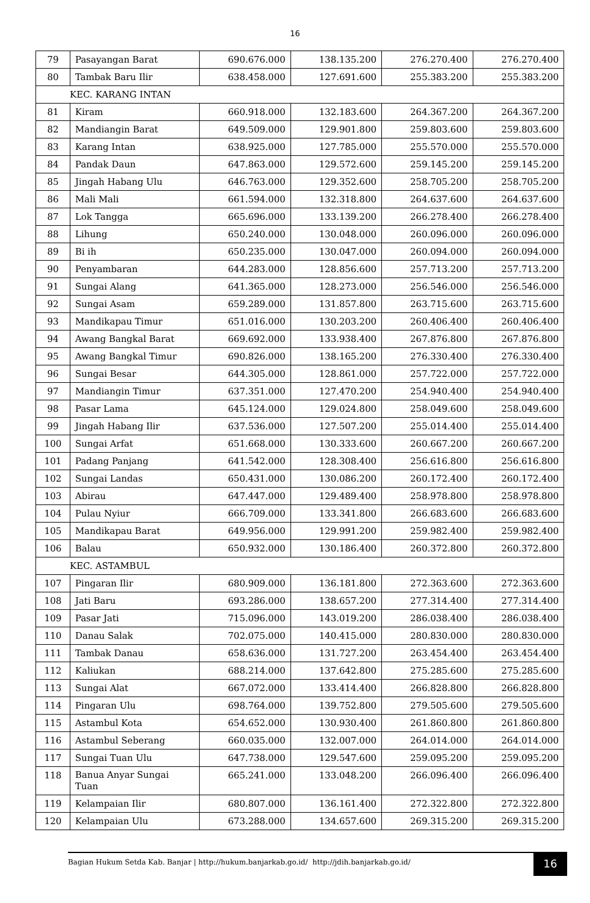16
| 79 | Pasayangan Barat | 690.676.000 | 138.135.200 | 276.270.400 | 276.270.400 |
| 80 | Tambak Baru Ilir | 638.458.000 | 127.691.600 | 255.383.200 | 255.383.200 |
| KEC. KARANG INTAN | | | | | |
| 81 | Kiram | 660.918.000 | 132.183.600 | 264.367.200 | 264.367.200 |
| 82 | Mandiangin Barat | 649.509.000 | 129.901.800 | 259.803.600 | 259.803.600 |
| 83 | Karang Intan | 638.925.000 | 127.785.000 | 255.570.000 | 255.570.000 |
| 84 | Pandak Daun | 647.863.000 | 129.572.600 | 259.145.200 | 259.145.200 |
| 85 | Jingah Habang Ulu | 646.763.000 | 129.352.600 | 258.705.200 | 258.705.200 |
| 86 | Mali Mali | 661.594.000 | 132.318.800 | 264.637.600 | 264.637.600 |
| 87 | Lok Tangga | 665.696.000 | 133.139.200 | 266.278.400 | 266.278.400 |
| 88 | Lihung | 650.240.000 | 130.048.000 | 260.096.000 | 260.096.000 |
| 89 | Bi ih | 650.235.000 | 130.047.000 | 260.094.000 | 260.094.000 |
| 90 | Penyambaran | 644.283.000 | 128.856.600 | 257.713.200 | 257.713.200 |
| 91 | Sungai Alang | 641.365.000 | 128.273.000 | 256.546.000 | 256.546.000 |
| 92 | Sungai Asam | 659.289.000 | 131.857.800 | 263.715.600 | 263.715.600 |
| 93 | Mandikapau Timur | 651.016.000 | 130.203.200 | 260.406.400 | 260.406.400 |
| 94 | Awang Bangkal Barat | 669.692.000 | 133.938.400 | 267.876.800 | 267.876.800 |
| 95 | Awang Bangkal Timur | 690.826.000 | 138.165.200 | 276.330.400 | 276.330.400 |
| 96 | Sungai Besar | 644.305.000 | 128.861.000 | 257.722.000 | 257.722.000 |
| 97 | Mandiangin Timur | 637.351.000 | 127.470.200 | 254.940.400 | 254.940.400 |
| 98 | Pasar Lama | 645.124.000 | 129.024.800 | 258.049.600 | 258.049.600 |
| 99 | Jingah Habang Ilir | 637.536.000 | 127.507.200 | 255.014.400 | 255.014.400 |
| 100 | Sungai Arfat | 651.668.000 | 130.333.600 | 260.667.200 | 260.667.200 |
| 101 | Padang Panjang | 641.542.000 | 128.308.400 | 256.616.800 | 256.616.800 |
| 102 | Sungai Landas | 650.431.000 | 130.086.200 | 260.172.400 | 260.172.400 |
| 103 | Abirau | 647.447.000 | 129.489.400 | 258.978.800 | 258.978.800 |
| 104 | Pulau Nyiur | 666.709.000 | 133.341.800 | 266.683.600 | 266.683.600 |
| 105 | Mandikapau Barat | 649.956.000 | 129.991.200 | 259.982.400 | 259.982.400 |
| 106 | Balau | 650.932.000 | 130.186.400 | 260.372.800 | 260.372.800 |
| KEC. ASTAMBUL | | | | | |
| 107 | Pingaran Ilir | 680.909.000 | 136.181.800 | 272.363.600 | 272.363.600 |
| 108 | Jati Baru | 693.286.000 | 138.657.200 | 277.314.400 | 277.314.400 |
| 109 | Pasar Jati | 715.096.000 | 143.019.200 | 286.038.400 | 286.038.400 |
| 110 | Danau Salak | 702.075.000 | 140.415.000 | 280.830.000 | 280.830.000 |
| 111 | Tambak Danau | 658.636.000 | 131.727.200 | 263.454.400 | 263.454.400 |
| 112 | Kaliukan | 688.214.000 | 137.642.800 | 275.285.600 | 275.285.600 |
| 113 | Sungai Alat | 667.072.000 | 133.414.400 | 266.828.800 | 266.828.800 |
| 114 | Pingaran Ulu | 698.764.000 | 139.752.800 | 279.505.600 | 279.505.600 |
| 115 | Astambul Kota | 654.652.000 | 130.930.400 | 261.860.800 | 261.860.800 |
| 116 | Astambul Seberang | 660.035.000 | 132.007.000 | 264.014.000 | 264.014.000 |
| 117 | Sungai Tuan Ulu | 647.738.000 | 129.547.600 | 259.095.200 | 259.095.200 |
| 118 | Banua Anyar Sungai Tuan | 665.241.000 | 133.048.200 | 266.096.400 | 266.096.400 |
| 119 | Kelampaian Ilir | 680.807.000 | 136.161.400 | 272.322.800 | 272.322.800 |
| 120 | Kelampaian Ulu | 673.288.000 | 134.657.600 | 269.315.200 | 269.315.200 |
Bagian Hukum Setda Kab. Banjar | http://hukum.banjarkab.go.id/ http://jdih.banjarkab.go.id/
16